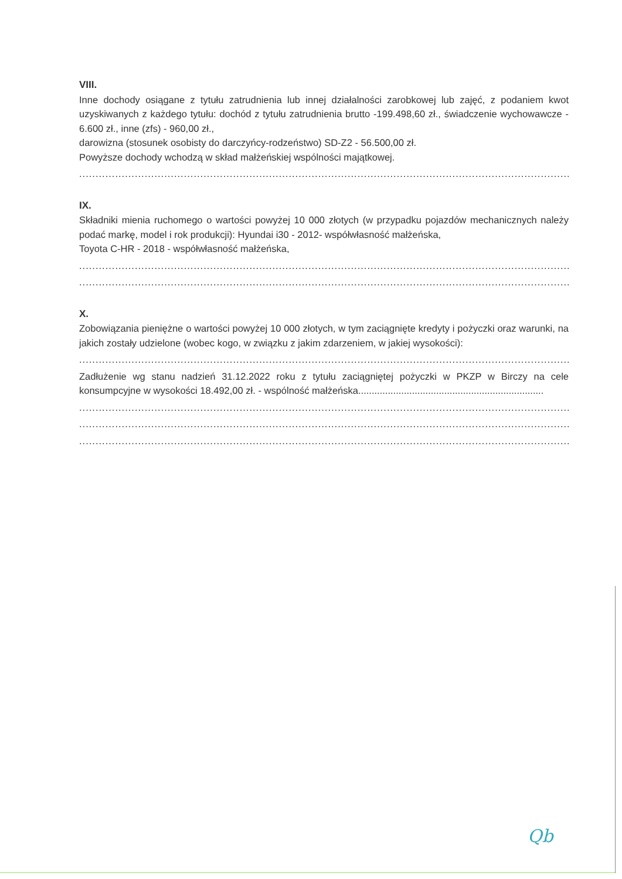VIII.
Inne dochody osiągane z tytułu zatrudnienia lub innej działalności zarobkowej lub zajęć, z podaniem kwot uzyskiwanych z każdego tytułu: dochód z tytułu zatrudnienia brutto -199.498,60 zł., świadczenie wychowawcze - 6.600 zł., inne (zfs) - 960,00 zł.,
darowizna (stosunek osobisty do darczyńcy-rodzeństwo) SD-Z2 - 56.500,00 zł.
Powyższe dochody wchodzą w skład małżeńskiej wspólności majątkowej.
......................................................................................................................................................
IX.
Składniki mienia ruchomego o wartości powyżej 10 000 złotych (w przypadku pojazdów mechanicznych należy podać markę, model i rok produkcji): Hyundai i30 - 2012- współwłasność małżeńska,
Toyota C-HR - 2018 - współwłasność małżeńska,
......................................................................................................................................................
......................................................................................................................................................
X.
Zobowiązania pieniężne o wartości powyżej 10 000 złotych, w tym zaciągnięte kredyty i pożyczki oraz warunki, na jakich zostały udzielone (wobec kogo, w związku z jakim zdarzeniem, w jakiej wysokości):
......................................................................................................................................................
Zadłużenie wg stanu nadzień 31.12.2022 roku z tytułu zaciągniętej pożyczki w PKZP w Birczy na cele konsumpcyjne w wysokości 18.492,00 zł. - wspólność małżeńska.....................................................................
......................................................................................................................................................
......................................................................................................................................................
......................................................................................................................................................
Qb